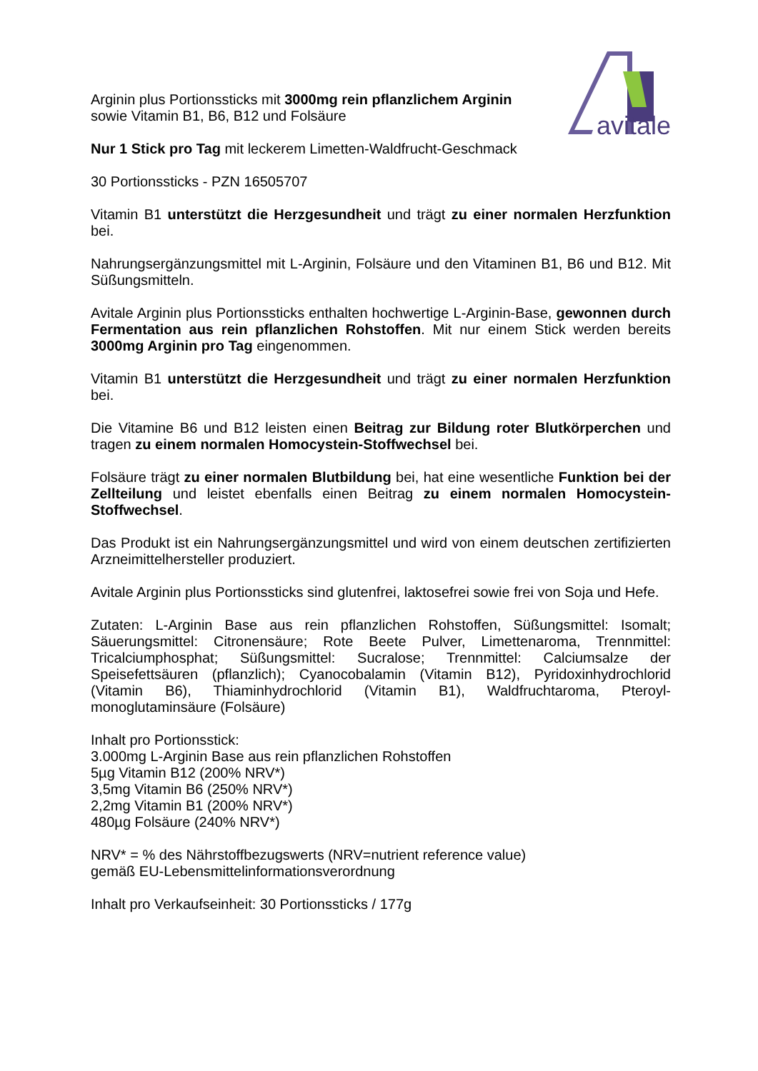avitale
Arginin plus Portionssticks mit 3000mg rein pflanzlichem Arginin
sowie Vitamin B1, B6, B12 und Folsäure
Nur 1 Stick pro Tag mit leckerem Limetten-Waldfrucht-Geschmack
30 Portionssticks - PZN 16505707
Vitamin B1 unterstützt die Herzgesundheit und trägt zu einer normalen Herzfunktion bei.
Nahrungsergänzungsmittel mit L-Arginin, Folsäure und den Vitaminen B1, B6 und B12. Mit Süßungsmitteln.
Avitale Arginin plus Portionssticks enthalten hochwertige L-Arginin-Base, gewonnen durch Fermentation aus rein pflanzlichen Rohstoffen. Mit nur einem Stick werden bereits 3000mg Arginin pro Tag eingenommen.
Vitamin B1 unterstützt die Herzgesundheit und trägt zu einer normalen Herzfunktion bei.
Die Vitamine B6 und B12 leisten einen Beitrag zur Bildung roter Blutkörperchen und tragen zu einem normalen Homocystein-Stoffwechsel bei.
Folsäure trägt zu einer normalen Blutbildung bei, hat eine wesentliche Funktion bei der Zellteilung und leistet ebenfalls einen Beitrag zu einem normalen Homocystein-Stoffwechsel.
Das Produkt ist ein Nahrungsergänzungsmittel und wird von einem deutschen zertifizierten Arzneimittelhersteller produziert.
Avitale Arginin plus Portionssticks sind glutenfrei, laktosefrei sowie frei von Soja und Hefe.
Zutaten: L-Arginin Base aus rein pflanzlichen Rohstoffen, Süßungsmittel: Isomalt; Säuerungsmittel: Citronensäure; Rote Beete Pulver, Limettenaroma, Trennmittel: Tricalciumphosphat; Süßungsmittel: Sucralose; Trennmittel: Calciumsalze der Speisefettsäuren (pflanzlich); Cyanocobalamin (Vitamin B12), Pyridoxinhydrochlorid (Vitamin B6), Thiaminhydrochlorid (Vitamin B1), Waldfruchtaroma, Pteroyl-monoglutaminsäure (Folsäure)
Inhalt pro Portionsstick:
3.000mg L-Arginin Base aus rein pflanzlichen Rohstoffen
5µg Vitamin B12 (200% NRV*)
3,5mg Vitamin B6 (250% NRV*)
2,2mg Vitamin B1 (200% NRV*)
480µg Folsäure (240% NRV*)
NRV* = % des Nährstoffbezugswerts (NRV=nutrient reference value)
gemäß EU-Lebensmittelinformationsverordnung
Inhalt pro Verkaufseinheit: 30 Portionssticks / 177g